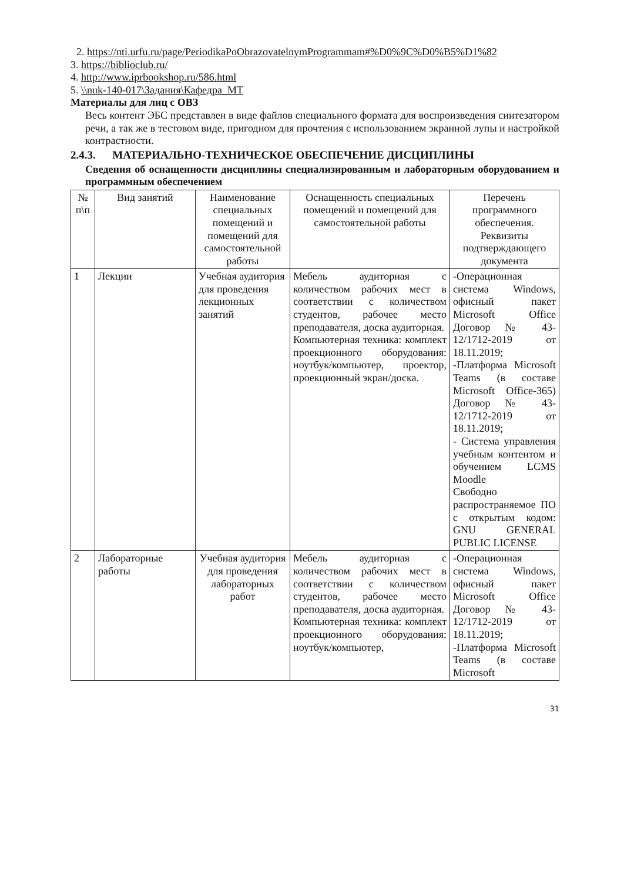2. https://nti.urfu.ru/page/PeriodikaPoObrazovatelnymProgrammam#%D0%9C%D0%B5%D1%82
3. https://biblioclub.ru/
4. http://www.iprbookshop.ru/586.html
5. \\nuk-140-017\Задания\Кафедра_МТ
Материалы для лиц с ОВЗ
Весь контент ЭБС представлен в виде файлов специального формата для воспроизведения синтезатором речи, а так же в тестовом виде, пригодном для прочтения с использованием экранной лупы и настройкой контрастности.
2.4.3. МАТЕРИАЛЬНО-ТЕХНИЧЕСКОЕ ОБЕСПЕЧЕНИЕ ДИСЦИПЛИНЫ
Сведения об оснащенности дисциплины специализированным и лабораторным оборудованием и программным обеспечением
| № п\п | Вид занятий | Наименование специальных помещений и помещений для самостоятельной работы | Оснащенность специальных помещений и помещений для самостоятельной работы | Перечень программного обеспечения. Реквизиты подтверждающего документа |
| --- | --- | --- | --- | --- |
| 1 | Лекции | Учебная аудитория для проведения лекционных занятий | Мебель аудиторная с количеством рабочих мест в соответствии с количеством студентов, рабочее место преподавателя, доска аудиторная. Компьютерная техника: комплект проекционного оборудования: ноутбук/компьютер, проектор, проекционный экран/доска. | -Операционная система Windows, офисный пакет Microsoft Office Договор № 43-12/1712-2019 от 18.11.2019; -Платформа Microsoft Teams (в составе Microsoft Office-365) Договор № 43-12/1712-2019 от 18.11.2019; - Система управления учебным контентом и обучением LCMS Moodle Свободно распространяемое ПО с открытым кодом: GNU GENERAL PUBLIC LICENSE |
| 2 | Лабораторные работы | Учебная аудитория для проведения лабораторных работ | Мебель аудиторная с количеством рабочих мест в соответствии с количеством студентов, рабочее место преподавателя, доска аудиторная. Компьютерная техника: комплект проекционного оборудования: ноутбук/компьютер, | -Операционная система Windows, офисный пакет Microsoft Office Договор № 43-12/1712-2019 от 18.11.2019; -Платформа Microsoft Teams (в составе Microsoft |
31